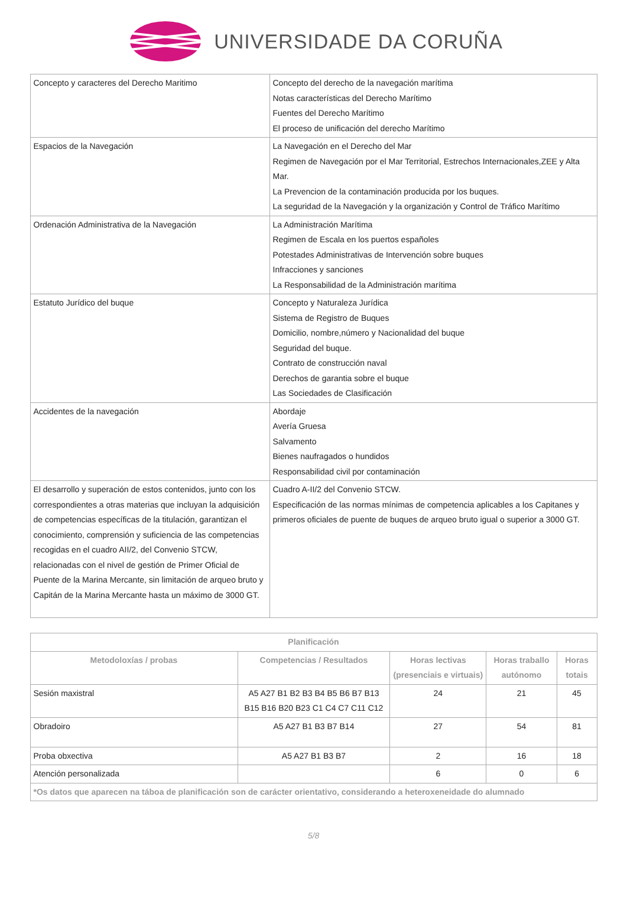UNIVERSIDADE DA CORUÑA
| Concepto y caracteres del Derecho Maritimo | Concepto del derecho de la navegación marítima Notas características del Derecho Marítimo Fuentes del Derecho Marítimo El proceso de unificación del derecho Marítimo |
| Espacios de la Navegación | La Navegación en el Derecho del Mar Regimen de Navegación por el Mar Territorial, Estrechos Internacionales,ZEE y Alta Mar. La Prevencion de la contaminación producida por los buques. La seguridad de la Navegación y la organización y Control de Tráfico Marítimo |
| Ordenación Administrativa de la Navegación | La Administración Marítima Regimen de Escala en los puertos españoles Potestades Administrativas de Intervención sobre buques Infracciones y sanciones La Responsabilidad de la Administración marítima |
| Estatuto Jurídico del buque | Concepto y Naturaleza Jurídica Sistema de Registro de Buques Domicilio, nombre,número y Nacionalidad del buque Seguridad del buque. Contrato de construcción naval Derechos de garantia sobre el buque Las Sociedades de Clasificación |
| Accidentes de la navegación | Abordaje Avería Gruesa Salvamento Bienes naufragados o hundidos Responsabilidad civil por contaminación |
| El desarrollo y superación de estos contenidos, junto con los correspondientes a otras materias que incluyan la adquisición de competencias específicas de la titulación, garantizan el conocimiento, comprensión y suficiencia de las competencias recogidas en el cuadro AII/2, del Convenio STCW, relacionadas con el nivel de gestión de Primer Oficial de Puente de la Marina Mercante, sin limitación de arqueo bruto y Capitán de la Marina Mercante hasta un máximo de 3000 GT. | Cuadro A-II/2 del Convenio STCW. Especificación de las normas mínimas de competencia aplicables a los Capitanes y primeros oficiales de puente de buques de arqueo bruto igual o superior a 3000 GT. |
| Planificación | | | | |
| --- | --- | --- | --- | --- |
| Metodoloxías / probas | Competencias / Resultados | Horas lectivas (presenciais e virtuais) | Horas traballo autónomo | Horas totais |
| Sesión maxistral | A5 A27 B1 B2 B3 B4 B5 B6 B7 B13 B15 B16 B20 B23 C1 C4 C7 C11 C12 | 24 | 21 | 45 |
| Obradoiro | A5 A27 B1 B3 B7 B14 | 27 | 54 | 81 |
| Proba obxectiva | A5 A27 B1 B3 B7 | 2 | 16 | 18 |
| Atención personalizada | | 6 | 0 | 6 |
| *Os datos que aparecen na táboa de planificación son de carácter orientativo, considerando a heteroxeneidade do alumnado | | | | |
5/8